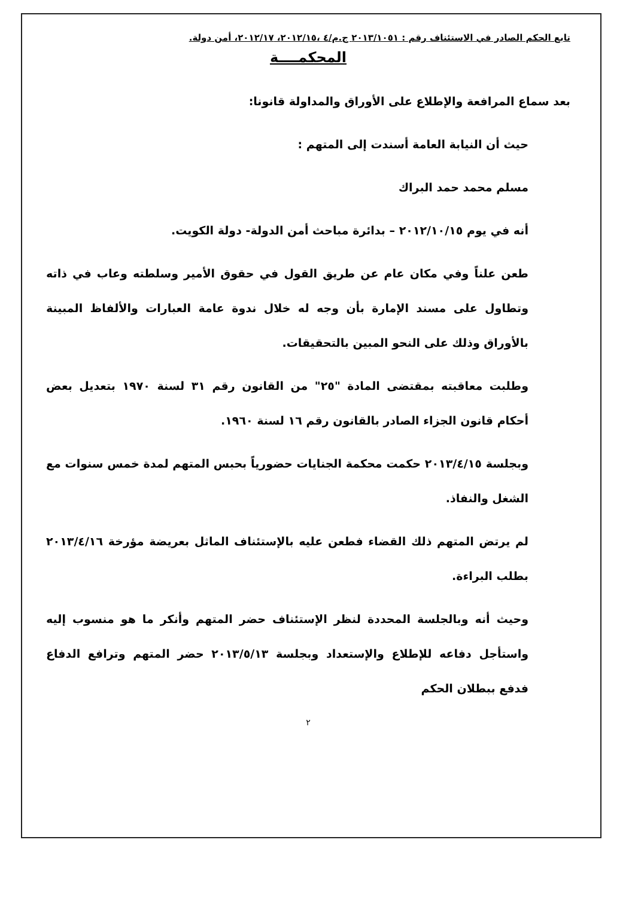تابع الحكم الصادر في الاستئناف رقم : ٢٠١٣/١٠٥١ ج.م/٤ ،٢٠١٢/١٥، ٢٠١٢/١٧، أمن دولة.
المحكمــــة
بعد سماع المرافعة والإطلاع على الأوراق والمداولة قانونا:
حيث أن النيابة العامة أسندت إلى المتهم :
مسلم محمد حمد البراك
أنه في يوم ٢٠١٢/١٠/١٥ – بدائرة مباحث أمن الدولة- دولة الكويت.
طعن علناً وفي مكان عام عن طريق القول في حقوق الأمير وسلطته وعاب في ذاته وتطاول على مسند الإمارة بأن وجه له خلال ندوة عامة العبارات والألفاظ المبينة بالأوراق وذلك على النحو المبين بالتحقيقات.
وطلبت معاقبته بمقتضى المادة "٢٥" من القانون رقم ٣١ لسنة ١٩٧٠ بتعديل بعض أحكام قانون الجزاء الصادر بالقانون رقم ١٦ لسنة ١٩٦٠.
وبجلسة ٢٠١٣/٤/١٥ حكمت محكمة الجنايات حضورياً بحبس المتهم لمدة خمس سنوات مع الشغل والنفاذ.
لم يرتض المتهم ذلك القضاء فطعن عليه بالإستئناف الماثل بعريضة مؤرخة ٢٠١٣/٤/١٦ بطلب البراءة.
وحيث أنه وبالجلسة المحددة لنظر الإستئناف حضر المتهم وأنكر ما هو منسوب إليه واستأجل دفاعه للإطلاع والإستعداد وبجلسة ٢٠١٣/٥/١٣ حضر المتهم وترافع الدفاع فدفع ببطلان الحكم
٢